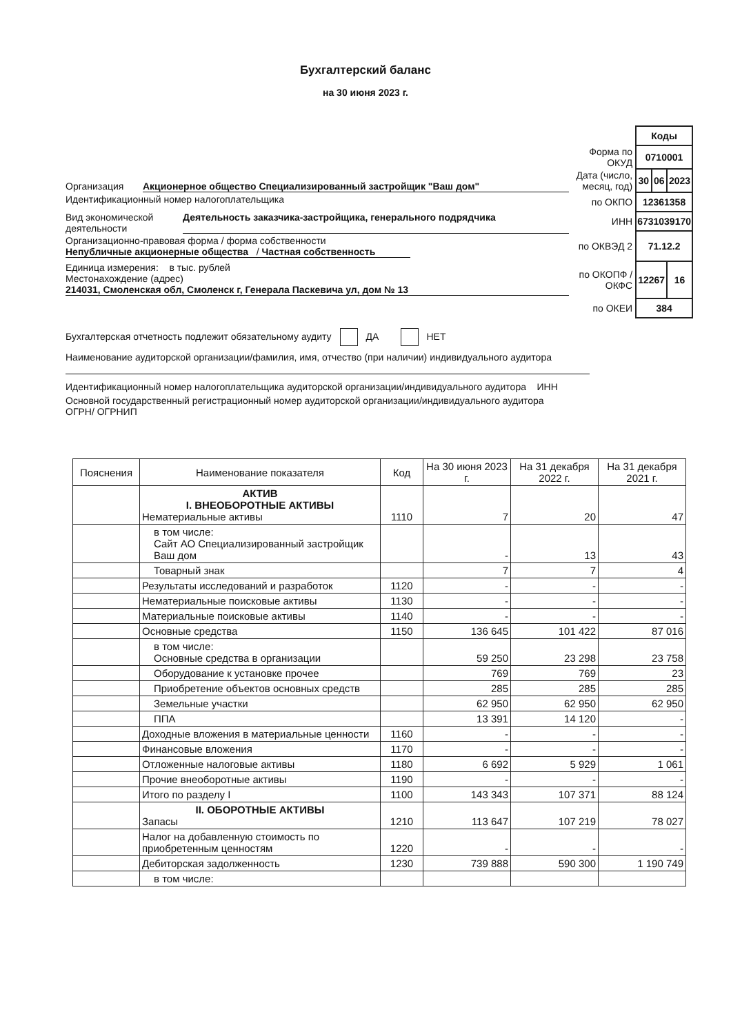Бухгалтерский баланс
на 30 июня 2023 г.
Организация Акционерное общество Специализированный застройщик "Ваш дом"
Идентификационный номер налогоплательщика
Вид экономической деятельности Деятельность заказчика-застройщика, генерального подрядчика
Организационно-правовая форма / форма собственности
Непубличные акционерные общества / Частная собственность
Единица измерения: в тыс. рублей
Местонахождение (адрес)
214031, Смоленская обл, Смоленск г, Генерала Паскевича ул, дом № 13
| | Коды | | |
| Форма по ОКУД | 0710001 | | |
| Дата (число, месяц, год) | 30 | 06 | 2023 |
| по ОКПО | 12361358 | | |
| ИНН | 6731039170 | | |
| по ОКВЭД 2 | 71.12.2 | | |
| по ОКОПФ / ОКФС | 12267 | | 16 |
| по ОКЕИ | 384 | | |
Бухгалтерская отчетность подлежит обязательному аудиту ДА НЕТ
Наименование аудиторской организации/фамилия, имя, отчество (при наличии) индивидуального аудитора
Идентификационный номер налогоплательщика аудиторской организации/индивидуального аудитора ИНН
Основной государственный регистрационный номер аудиторской организации/индивидуального аудитора ОГРН/ ОГРНИП
| Пояснения | Наименование показателя | Код | На 30 июня 2023 г. | На 31 декабря 2022 г. | На 31 декабря 2021 г. |
| --- | --- | --- | --- | --- | --- |
| | АКТИВ I. ВНЕОБОРОТНЫЕ АКТИВЫ Нематериальные активы | 1110 | 7 | 20 | 47 |
| | в том числе: Сайт АО Специализированный застройщик Ваш дом | | - | 13 | 43 |
| | Товарный знак | | 7 | 7 | 4 |
| | Результаты исследований и разработок | 1120 | - | - | - |
| | Нематериальные поисковые активы | 1130 | - | - | - |
| | Материальные поисковые активы | 1140 | - | - | - |
| | Основные средства | 1150 | 136 645 | 101 422 | 87 016 |
| | в том числе: Основные средства в организации | | 59 250 | 23 298 | 23 758 |
| | Оборудование к установке прочее | | 769 | 769 | 23 |
| | Приобретение объектов основных средств | | 285 | 285 | 285 |
| | Земельные участки | | 62 950 | 62 950 | 62 950 |
| | ППА | | 13 391 | 14 120 | - |
| | Доходные вложения в материальные ценности | 1160 | - | - | - |
| | Финансовые вложения | 1170 | - | - | - |
| | Отложенные налоговые активы | 1180 | 6 692 | 5 929 | 1 061 |
| | Прочие внеоборотные активы | 1190 | - | - | - |
| | Итого по разделу I | 1100 | 143 343 | 107 371 | 88 124 |
| | II. ОБОРОТНЫЕ АКТИВЫ Запасы | 1210 | 113 647 | 107 219 | 78 027 |
| | Налог на добавленную стоимость по приобретенным ценностям | 1220 | - | - | - |
| | Дебиторская задолженность | 1230 | 739 888 | 590 300 | 1 190 749 |
| | в том числе: | | | | |